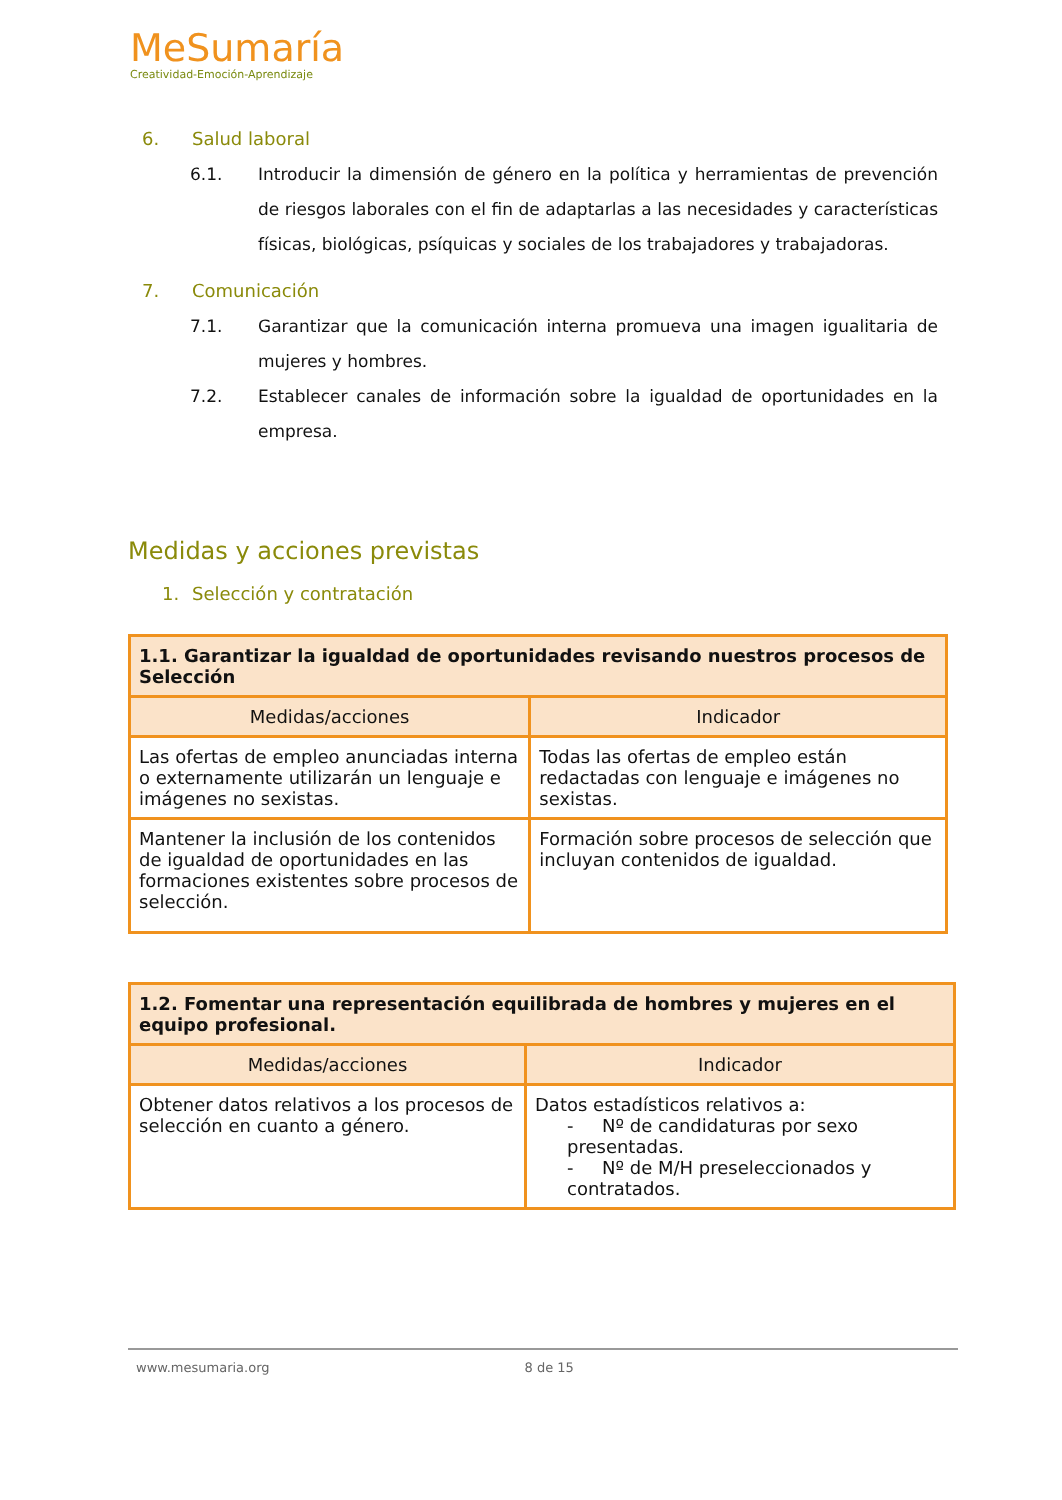MeSumaría
Creatividad-Emoción-Aprendizaje
6. Salud laboral
6.1. Introducir la dimensión de género en la política y herramientas de prevención de riesgos laborales con el fin de adaptarlas a las necesidades y características físicas, biológicas, psíquicas y sociales de los trabajadores y trabajadoras.
7. Comunicación
7.1. Garantizar que la comunicación interna promueva una imagen igualitaria de mujeres y hombres.
7.2. Establecer canales de información sobre la igualdad de oportunidades en la empresa.
Medidas y acciones previstas
1. Selección y contratación
| 1.1. Garantizar la igualdad de oportunidades revisando nuestros procesos de Selección | |
| --- | --- |
| Medidas/acciones | Indicador |
| Las ofertas de empleo anunciadas interna o externamente utilizarán un lenguaje e imágenes no sexistas. | Todas las ofertas de empleo están redactadas con lenguaje e imágenes no sexistas. |
| Mantener la inclusión de los contenidos de igualdad de oportunidades en las formaciones existentes sobre procesos de selección. | Formación sobre procesos de selección que incluyan contenidos de igualdad. |
| 1.2. Fomentar una representación equilibrada de hombres y mujeres en el equipo profesional. | |
| --- | --- |
| Medidas/acciones | Indicador |
| Obtener datos relativos a los procesos de selección en cuanto a género. | Datos estadísticos relativos a: - Nº de candidaturas por sexo presentadas. - Nº de M/H preseleccionados y contratados. |
www.mesumaria.org 8 de 15